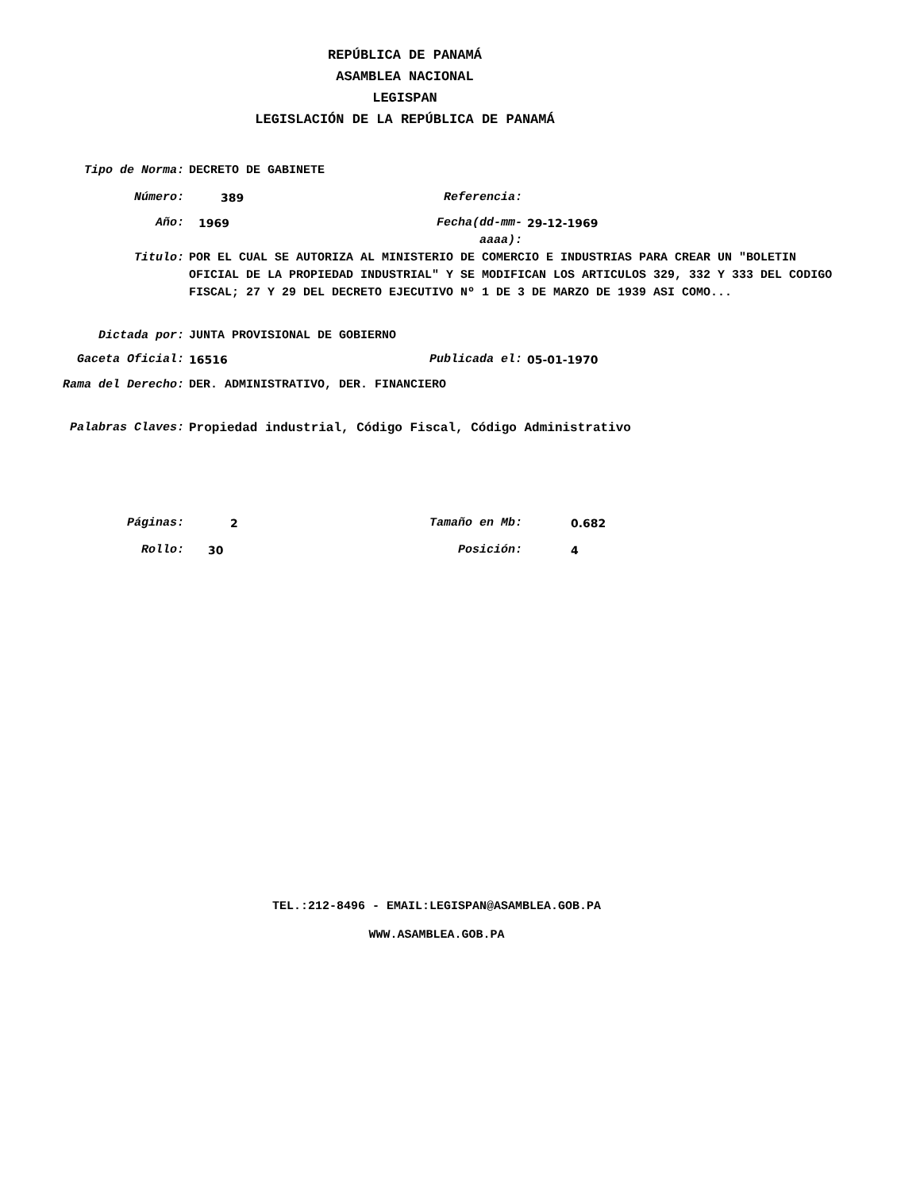REPÚBLICA DE PANAMÁ
ASAMBLEA NACIONAL
LEGISPAN
LEGISLACIÓN DE LA REPÚBLICA DE PANAMÁ
| Tipo de Norma: | DECRETO DE GABINETE | | |
| Número: | 389 | Referencia: | |
| Año: | 1969 | Fecha(dd-mm-aaaa): | 29-12-1969 |
| Titulo: | POR EL CUAL SE AUTORIZA AL MINISTERIO DE COMERCIO E INDUSTRIAS PARA CREAR UN "BOLETIN OFICIAL DE LA PROPIEDAD INDUSTRIAL" Y SE MODIFICAN LOS ARTICULOS 329, 332 Y 333 DEL CODIGO FISCAL; 27 Y 29 DEL DECRETO EJECUTIVO Nº 1 DE 3 DE MARZO DE 1939 ASI COMO... | | |
| Dictada por: | JUNTA PROVISIONAL DE GOBIERNO | | |
| Gaceta Oficial: | 16516 | Publicada el: | 05-01-1970 |
| Rama del Derecho: | DER. ADMINISTRATIVO, DER. FINANCIERO | | |
| Palabras Claves: | Propiedad industrial, Código Fiscal, Código Administrativo | | |
| Páginas: | 2 | Tamaño en Mb: | 0.682 |
| Rollo: | 30 | Posición: | 4 |
TEL.:212-8496 - EMAIL:LEGISPAN@ASAMBLEA.GOB.PA
WWW.ASAMBLEA.GOB.PA